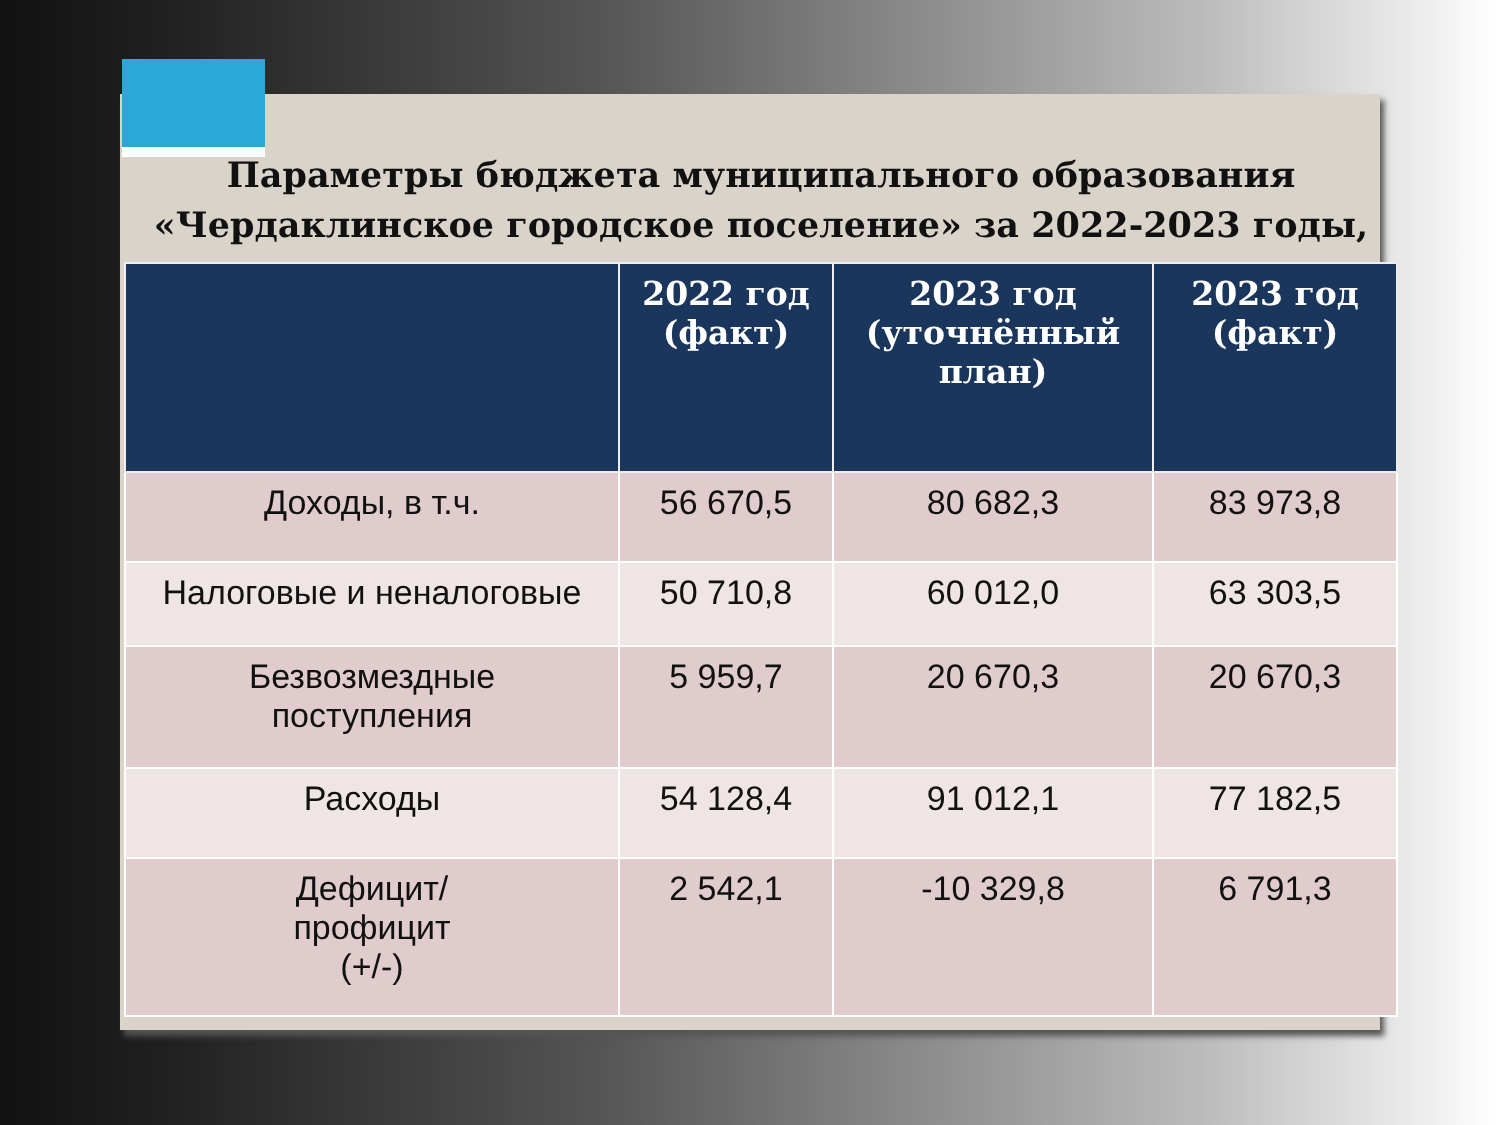Параметры бюджета муниципального образования «Чердаклинское городское поселение» за 2022-2023 годы,
| | 2022 год (факт) | 2023 год (уточнённый план) | 2023 год (факт) |
| --- | --- | --- | --- |
| Доходы, в т.ч. | 56 670,5 | 80 682,3 | 83 973,8 |
| Налоговые и неналоговые | 50 710,8 | 60 012,0 | 63 303,5 |
| Безвозмездные поступления | 5 959,7 | 20 670,3 | 20 670,3 |
| Расходы | 54 128,4 | 91 012,1 | 77 182,5 |
| Дефицит/ профицит (+/-) | 2 542,1 | -10 329,8 | 6 791,3 |